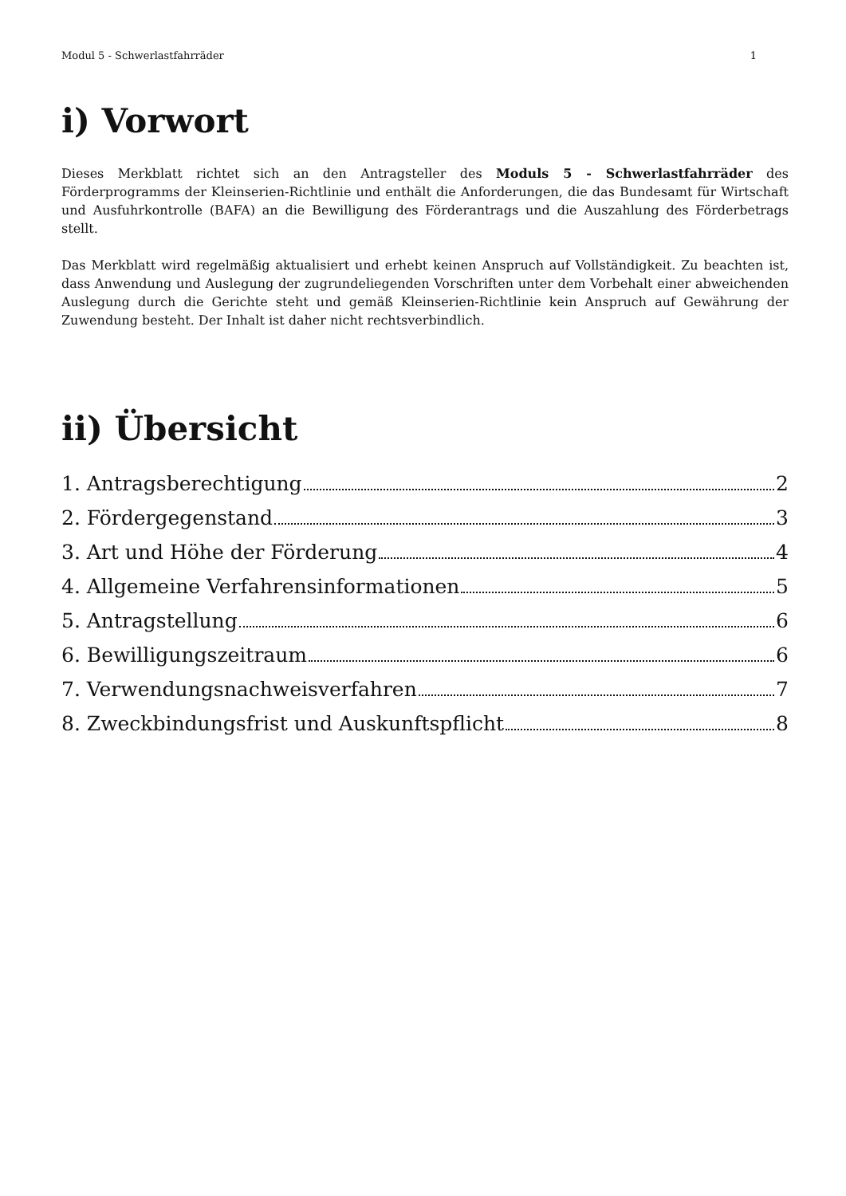Modul 5 - Schwerlastfahrräder 1
i) Vorwort
Dieses Merkblatt richtet sich an den Antragsteller des Moduls 5 - Schwerlastfahrräder des Förderprogramms der Kleinserien-Richtlinie und enthält die Anforderungen, die das Bundesamt für Wirtschaft und Ausfuhrkontrolle (BAFA) an die Bewilligung des Förderantrags und die Auszahlung des Förderbetrags stellt.
Das Merkblatt wird regelmäßig aktualisiert und erhebt keinen Anspruch auf Vollständigkeit. Zu beachten ist, dass Anwendung und Auslegung der zugrundeliegenden Vorschriften unter dem Vorbehalt einer abweichenden Auslegung durch die Gerichte steht und gemäß Kleinserien-Richtlinie kein Anspruch auf Gewährung der Zuwendung besteht. Der Inhalt ist daher nicht rechtsverbindlich.
ii) Übersicht
1. Antragsberechtigung 2
2. Fördergegenstand 3
3. Art und Höhe der Förderung 4
4. Allgemeine Verfahrensinformationen 5
5. Antragstellung 6
6. Bewilligungszeitraum 6
7. Verwendungsnachweisverfahren 7
8. Zweckbindungsfrist und Auskunftspflicht 8